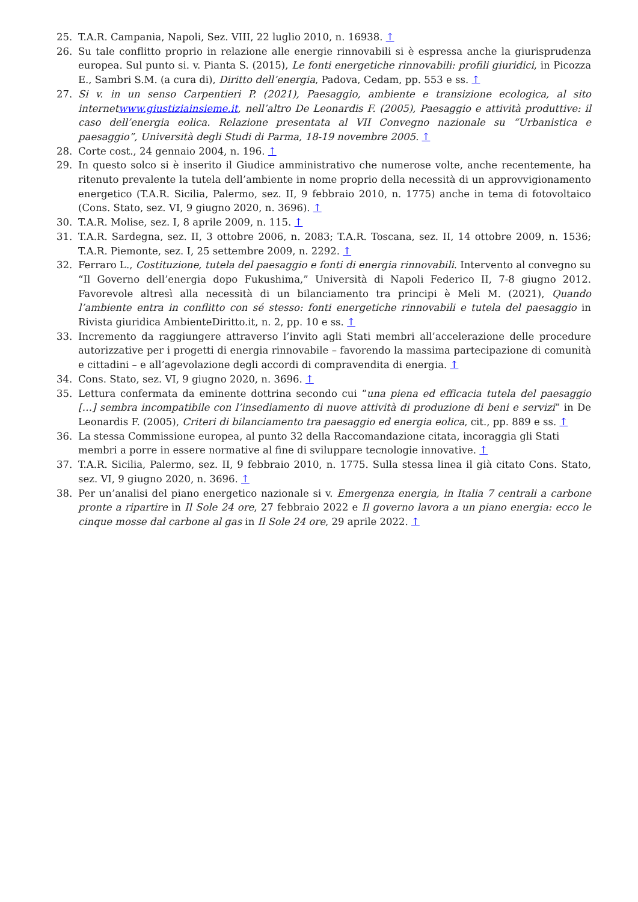25. T.A.R. Campania, Napoli, Sez. VIII, 22 luglio 2010, n. 16938. ↑
26. Su tale conflitto proprio in relazione alle energie rinnovabili si è espressa anche la giurisprudenza europea. Sul punto si. v. Pianta S. (2015), Le fonti energetiche rinnovabili: profili giuridici, in Picozza E., Sambri S.M. (a cura di), Diritto dell’energia, Padova, Cedam, pp. 553 e ss. ↑
27. Si v. in un senso Carpentieri P. (2021), Paesaggio, ambiente e transizione ecologica, al sito internetwww.giustiziainsieme.it, nell’altro De Leonardis F. (2005), Paesaggio e attività produttive: il caso dell’energia eolica. Relazione presentata al VII Convegno nazionale su “Urbanistica e paesaggio”, Università degli Studi di Parma, 18-19 novembre 2005. ↑
28. Corte cost., 24 gennaio 2004, n. 196. ↑
29. In questo solco si è inserito il Giudice amministrativo che numerose volte, anche recentemente, ha ritenuto prevalente la tutela dell’ambiente in nome proprio della necessità di un approvvigionamento energetico (T.A.R. Sicilia, Palermo, sez. II, 9 febbraio 2010, n. 1775) anche in tema di fotovoltaico (Cons. Stato, sez. VI, 9 giugno 2020, n. 3696). ↑
30. T.A.R. Molise, sez. I, 8 aprile 2009, n. 115. ↑
31. T.A.R. Sardegna, sez. II, 3 ottobre 2006, n. 2083; T.A.R. Toscana, sez. II, 14 ottobre 2009, n. 1536; T.A.R. Piemonte, sez. I, 25 settembre 2009, n. 2292. ↑
32. Ferraro L., Costituzione, tutela del paesaggio e fonti di energia rinnovabili. Intervento al convegno su “Il Governo dell’energia dopo Fukushima,” Università di Napoli Federico II, 7-8 giugno 2012. Favorevole altresì alla necessità di un bilanciamento tra principi è Meli M. (2021), Quando l’ambiente entra in conflitto con sé stesso: fonti energetiche rinnovabili e tutela del paesaggio in Rivista giuridica AmbienteDiritto.it, n. 2, pp. 10 e ss. ↑
33. Incremento da raggiungere attraverso l’invito agli Stati membri all’accelerazione delle procedure autorizzative per i progetti di energia rinnovabile – favorendo la massima partecipazione di comunità e cittadini – e all’agevolazione degli accordi di compravendita di energia. ↑
34. Cons. Stato, sez. VI, 9 giugno 2020, n. 3696. ↑
35. Lettura confermata da eminente dottrina secondo cui “una piena ed efficacia tutela del paesaggio […] sembra incompatibile con l’insediamento di nuove attività di produzione di beni e servizi” in De Leonardis F. (2005), Criteri di bilanciamento tra paesaggio ed energia eolica, cit., pp. 889 e ss. ↑
36. La stessa Commissione europea, al punto 32 della Raccomandazione citata, incoraggia gli Stati membri a porre in essere normative al fine di sviluppare tecnologie innovative. ↑
37. T.A.R. Sicilia, Palermo, sez. II, 9 febbraio 2010, n. 1775. Sulla stessa linea il già citato Cons. Stato, sez. VI, 9 giugno 2020, n. 3696. ↑
38. Per un’analisi del piano energetico nazionale si v. Emergenza energia, in Italia 7 centrali a carbone pronte a ripartire in Il Sole 24 ore, 27 febbraio 2022 e Il governo lavora a un piano energia: ecco le cinque mosse dal carbone al gas in Il Sole 24 ore, 29 aprile 2022. ↑